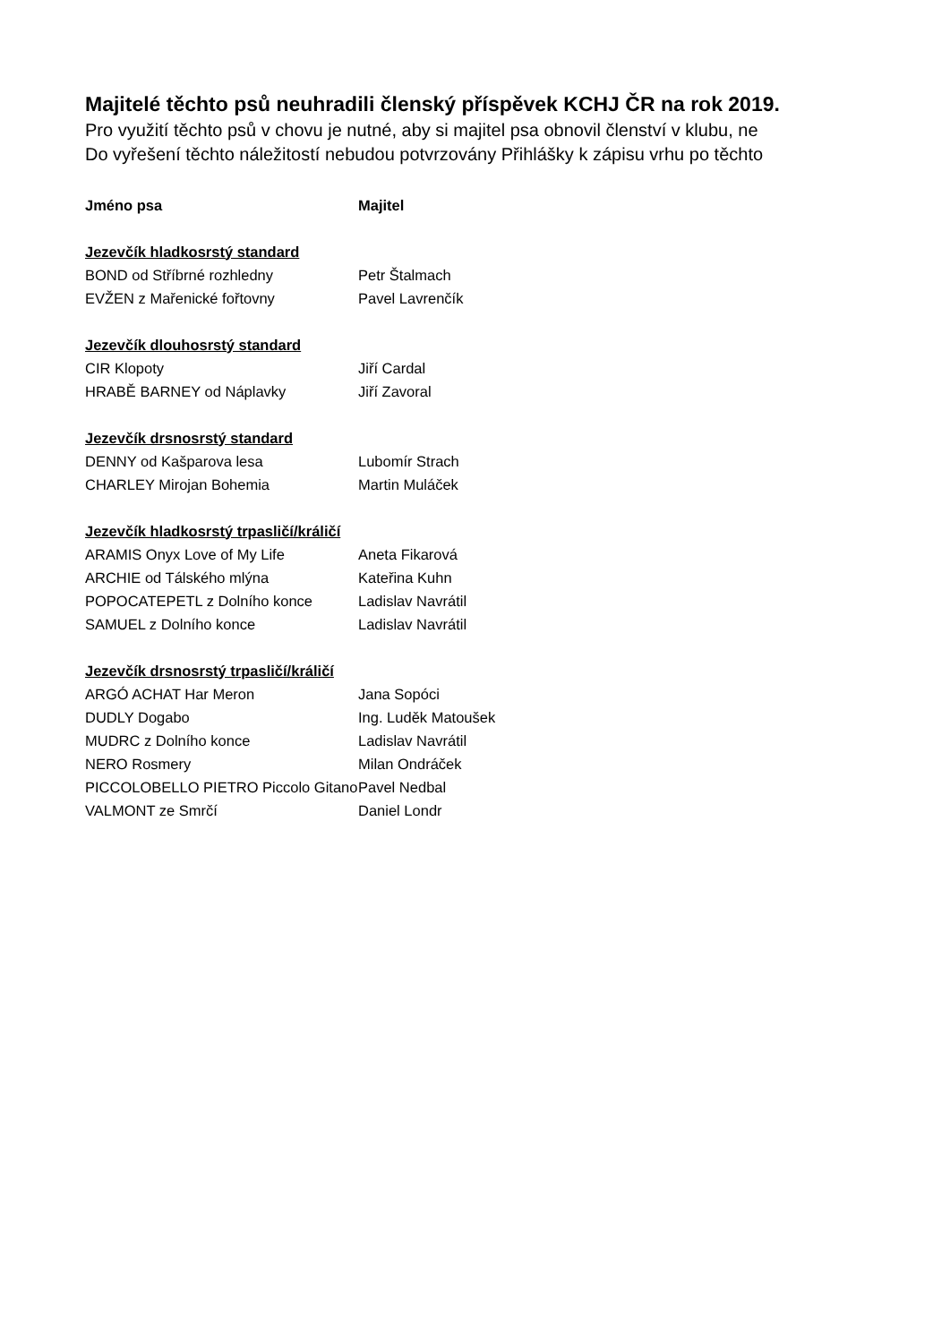Majitelé těchto psů neuhradili členský příspěvek KCHJ ČR na rok 2019.
Pro využití těchto psů v chovu je nutné, aby si majitel psa obnovil členství v klubu, ne
Do vyřešení těchto náležitostí nebudou potvrzovány Přihlášky k zápisu vrhu po těchto
| Jméno psa | Majitel |
| --- | --- |
| Jezevčík hladkosrstý standard | |
| BOND od Stříbrné rozhledny | Petr Štalmach |
| EVŽEN z Mařenické fořtovny | Pavel Lavrenčík |
| Jezevčík dlouhosrstý standard | |
| CIR Klopoty | Jiří Cardal |
| HRABĚ BARNEY od Náplavky | Jiří Zavoral |
| Jezevčík drsnosrstý standard | |
| DENNY od Kašparova lesa | Lubomír Strach |
| CHARLEY Mirojan Bohemia | Martin Muláček |
| Jezevčík hladkosrstý trpasličí/králičí | |
| ARAMIS Onyx Love of My Life | Aneta Fikarová |
| ARCHIE od Tálského mlýna | Kateřina Kuhn |
| POPOCATEPETL z Dolního konce | Ladislav Navrátil |
| SAMUEL z Dolního konce | Ladislav Navrátil |
| Jezevčík drsnosrstý trpasličí/králičí | |
| ARGÓ ACHAT Har Meron | Jana Sopóci |
| DUDLY Dogabo | Ing. Luděk Matoušek |
| MUDRC z Dolního konce | Ladislav Navrátil |
| NERO Rosmery | Milan Ondráček |
| PICCOLOBELLO PIETRO Piccolo Gitano | Pavel Nedbal |
| VALMONT ze Smrčí | Daniel Londr |